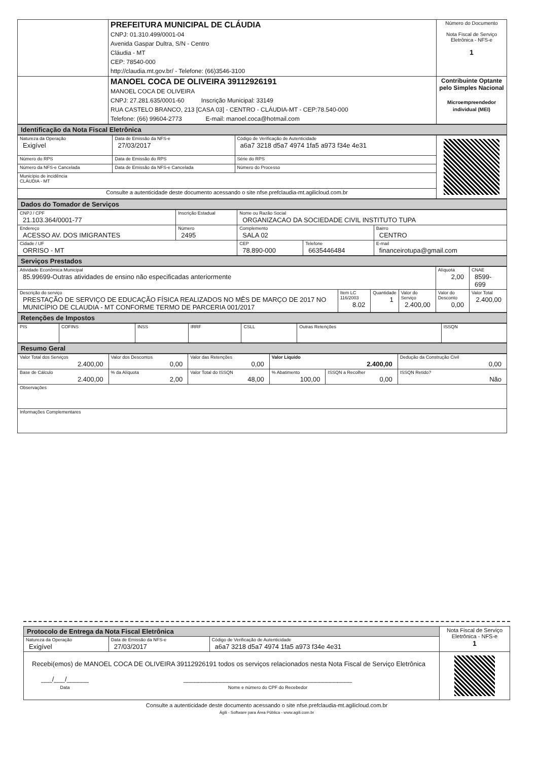| | PREFEITURA MUNICIPAL DE CLÁUDIA CNPJ: 01.310.499/0001-04 Avenida Gaspar Dultra, S/N - Centro Cláudia - MT CEP: 78540-000 http://claudia.mt.gov.br/ - Telefone: (66)3546-3100 | Número do Documento Nota Fiscal de Serviço Eletrônica - NFS-e 1 |
| | MANOEL COCA DE OLIVEIRA 39112926191 MANOEL COCA DE OLIVEIRA CNPJ: 27.281.635/0001-60 Inscrição Municipal: 33149 RUA CASTELO BRANCO, 213 [CASA 03] - CENTRO - CLÁUDIA-MT - CEP:78.540-000 Telefone: (66) 99604-2773 E-mail: manoel.coca@hotmail.com | Contribuinte Optante pelo Simples Nacional Microempreendedor individual (MEI) |
Identificação da Nota Fiscal Eletrônica
| Natureza da Operação Exigível | Data de Emissão da NFS-e 27/03/2017 | Código de Verificação de Autenticidade a6a7 3218 d5a7 4974 1fa5 a973 f34e 4e31 | |
| Número do RPS | Data de Emissão do RPS | Série do RPS | |
| Número da NFS-e Cancelada | Data de Emissão da NFS-e Cancelada | Número do Processo | |
| Município de incidência CLÁUDIA - MT | | | |
| Consulte a autenticidade deste documento acessando o site nfse.prefclaudia-mt.agilicloud.com.br | | | |
Dados do Tomador de Serviços
| CNPJ / CPF 21.103.364/0001-77 | Inscrição Estadual | | Nome ou Razão Social ORGANIZACAO DA SOCIEDADE CIVIL INSTITUTO TUPA | | |
| Endereço ACESSO AV. DOS IMIGRANTES | | Número 2495 | Complemento SALA 02 | | Bairro CENTRO |
| Cidade / UF ORRISO - MT | | | CEP 78.890-000 | Telefone 6635446484 | E-mail financeirotupa@gmail.com |
Serviços Prestados
| Atividade Econômica Municipal 85.99699-Outras atividades de ensino não especificadas anteriormente | | | | Alíquota 2,00 | CNAE 8599-699 |
| Descrição do serviço PRESTAÇÃO DE SERVIÇO DE EDUCAÇÃO FÍSICA REALIZADOS NO MÊS DE MARÇO DE 2017 NO MUNICÍPIO DE CLAUDIA - MT CONFORME TERMO DE PARCERIA 001/2017 | Item LC 116/2003 8.02 | Quantidade 1 | Valor do Serviço 2.400,00 | Valor do Desconto 0,00 | Valor Total 2.400,00 |
Retenções de Impostos
| PIS | COFINS | INSS | IRRF | CSLL | Outras Retenções | ISSQN |
Resumo Geral
| Valor Total dos Serviços 2.400,00 | Valor dos Descontos 0,00 | Valor das Retenções 0,00 | Valor Líquido 2.400,00 | | Dedução da Construção Civil 0,00 |
| Base de Cálculo 2.400,00 | % da Alíquota 2,00 | Valor Total do ISSQN 48,00 | % Abatimento 100,00 | ISSQN a Recolher 0,00 | ISSQN Retido? Não |
| Observações | | | | | |
| Informações Complementares | | | | | |
| Protocolo de Entrega da Nota Fiscal Eletrônica | | | Nota Fiscal de Serviço Eletrônica - NFS-e 1 |
| Natureza da Operação Exigível | Data de Emissão da NFS-e 27/03/2017 | Código de Verificação de Autenticidade a6a7 3218 d5a7 4974 1fa5 a973 f34e 4e31 | |
| Recebi(emos) de MANOEL COCA DE OLIVEIRA 39112926191 todos os serviços relacionados nesta Nota Fiscal de Serviço Eletrônica ___/___/______ Data ______________________________________________ Nome e número do CPF do Recebedor | | | |
Consulte a autenticidade deste documento acessando o site nfse.prefclaudia-mt.agilicloud.com.br
Ágili - Software para Área Pública - www.agili.com.br